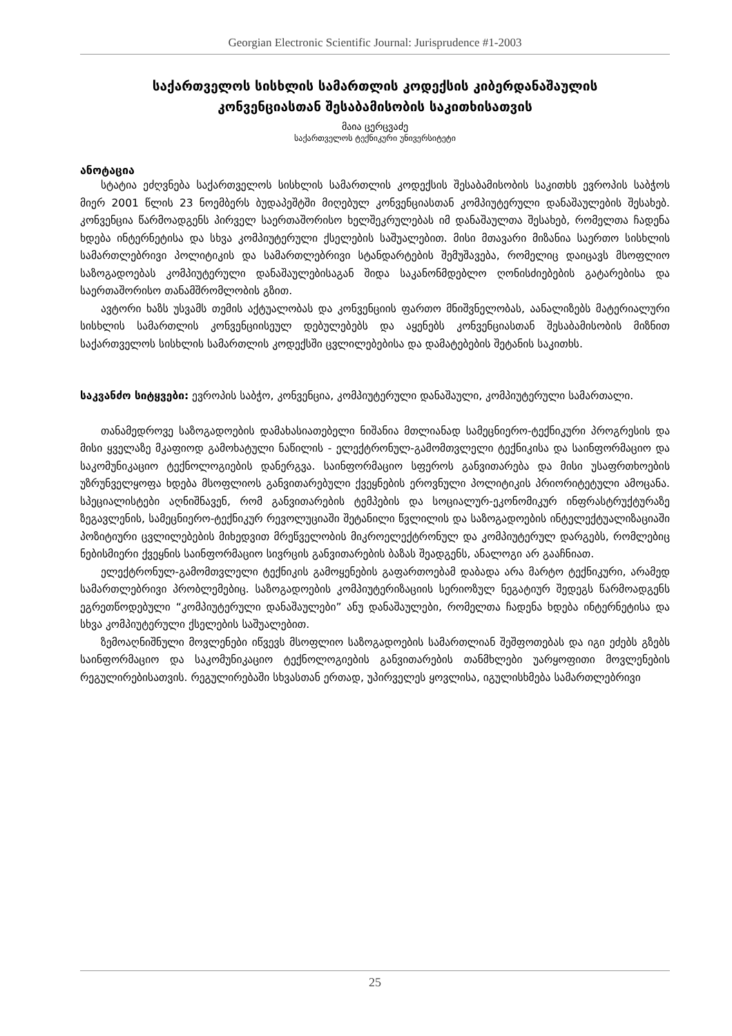Georgian Electronic Scientific Journal: Jurisprudence #1-2003
საქართველოს სისხლის სამართლის კოდექსის კიბერდანაშაულის
კონვენციასთან შესაბამისობის საკითხისათვის
მაია ცერცვაძე
საქართველოს ტექნიკური უნივერსიტეტი
ანოტაცია
სტატია ეძღვნება საქართველოს სისხლის სამართლის კოდექსის შესაბამისობის საკითხს ევროპის საბჭოს მიერ 2001 წლის 23 ნოემბერს ბუდაპეშტში მიღებულ კონვენციასთან კომპიუტერული დანაშაულების შესახებ. კონვენცია წარმოადგენს პირველ საერთაშორისო ხელშეკრულებას იმ დანაშაულთა შესახებ, რომელთა ჩადენა ხდება ინტერნეტისა და სხვა კომპიუტერული ქსელების საშუალებით. მისი მთავარი მიზანია საერთო სისხლის სამართლებრივი პოლიტიკის და სამართლებრივი სტანდარტების შემუშავება, რომელიც დაიცავს მსოფლიო საზოგადოებას კომპიუტერული დანაშაულებისაგან შიდა საკანონმდებლო ღონისძიებების გატარებისა და საერთაშორისო თანამშრომლობის გზით.
ავტორი ხაზს უსვამს თემის აქტუალობას და კონვენციის ფართო მნიშვნელობას, აანალიზებს მატერიალური სისხლის სამართლის კონვენციისეულ დებულებებს და აყენებს კონვენციასთან შესაბამისობის მიზნით საქართველოს სისხლის სამართლის კოდექსში ცვლილებებისა და დამატებების შეტანის საკითხს.
საკვანძო სიტყვები: ევროპის საბჭო, კონვენცია, კომპიუტერული დანაშაული, კომპიუტერული სამართალი.
თანამედროვე საზოგადოების დამახასიათებელი ნიშანია მთლიანად სამეცნიერო-ტექნიკური პროგრესის და მისი ყველაზე მკაფიოდ გამოხატული ნაწილის - ელექტრონულ-გამომთვლელი ტექნიკისა და საინფორმაციო და საკომუნიკაციო ტექნოლოგიების დანერგვა. საინფორმაციო სფეროს განვითარება და მისი უსაფრთხოების უზრუნველყოფა ხდება მსოფლიოს განვითარებული ქვეყნების ეროვნული პოლიტიკის პრიორიტეტული ამოცანა. სპეციალისტები აღნიშნავენ, რომ განვითარების ტემპების და სოციალურ-ეკონომიკურ ინფრასტრუქტურაზე ზეგავლენის, სამეცნიერო-ტექნიკურ რევოლუციაში შეტანილი წვლილის და საზოგადოების ინტელექტუალიზაციაში პოზიტიური ცვლილებების მიხედვით მრეწველობის მიკროელექტრონულ და კომპიუტერულ დარგებს, რომლებიც ნებისმიერი ქვეყნის საინფორმაციო სივრცის განვითარების ბაზას შეადგენს, ანალოგი არ გააჩნიათ.
ელექტრონულ-გამომთვლელი ტექნიკის გამოყენების გაფართოებამ დაბადა არა მარტო ტექნიკური, არამედ სამართლებრივი პრობლემებიც. საზოგადოების კომპიუტერიზაციის სერიოზულ ნეგატიურ შედეგს წარმოადგენს ეგრეთწოდებული “კომპიუტერული დანაშაულები” ანუ დანაშაულები, რომელთა ჩადენა ხდება ინტერნეტისა და სხვა კომპიუტერული ქსელების საშუალებით.
ზემოაღნიშნული მოვლენები იწვევს მსოფლიო საზოგადოების სამართლიან შეშფოთებას და იგი ეძებს გზებს საინფორმაციო და საკომუნიკაციო ტექნოლოგიების განვითარების თანმხლები უარყოფითი მოვლენების რეგულირებისათვის. რეგულირებაში სხვასთან ერთად, უპირველეს ყოვლისა, იგულისხმება სამართლებრივი
25